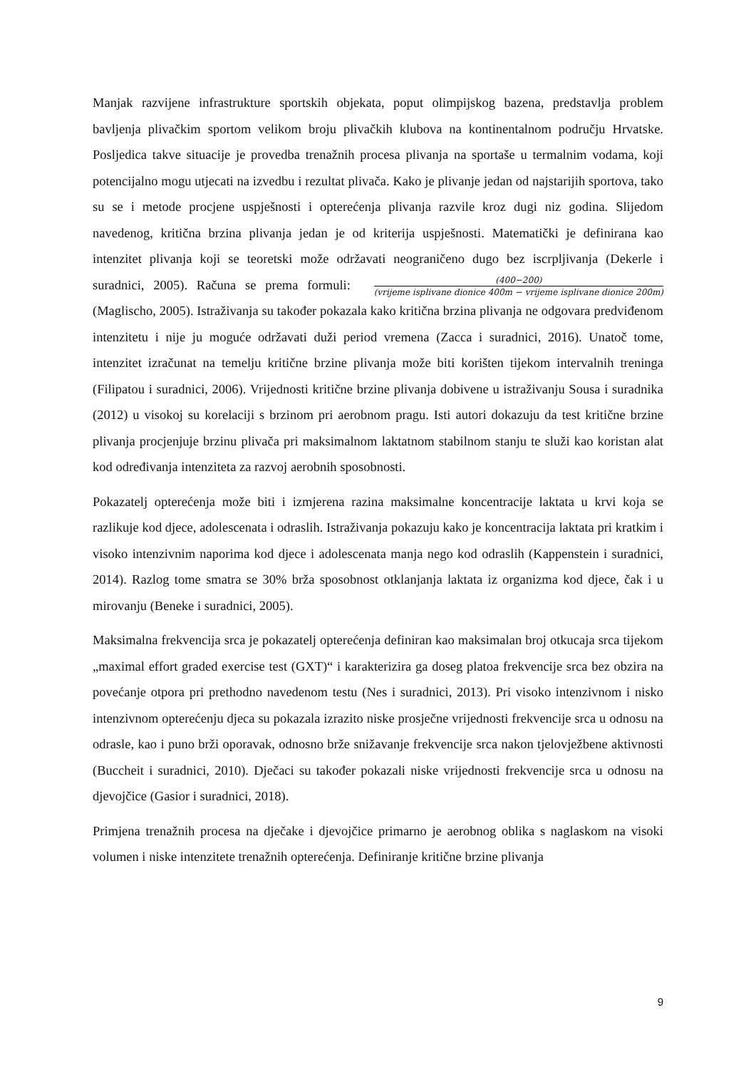Manjak razvijene infrastrukture sportskih objekata, poput olimpijskog bazena, predstavlja problem bavljenja plivačkim sportom velikom broju plivačkih klubova na kontinentalnom području Hrvatske. Posljedica takve situacije je provedba trenažnih procesa plivanja na sportaše u termalnim vodama, koji potencijalno mogu utjecati na izvedbu i rezultat plivača. Kako je plivanje jedan od najstarijih sportova, tako su se i metode procjene uspješnosti i opterećenja plivanja razvile kroz dugi niz godina. Slijedom navedenog, kritična brzina plivanja jedan je od kriterija uspješnosti. Matematički je definirana kao intenzitet plivanja koji se teoretski može održavati neograničeno dugo bez iscrpljivanja (Dekerle i suradnici, 2005). Računa se prema formuli: (400−200) (vrijeme isplivane dionice 400m − vrijeme isplivane dionice 200m) (Maglischo, 2005). Istraživanja su također pokazala kako kritična brzina plivanja ne odgovara predviđenom intenzitetu i nije ju moguće održavati duži period vremena (Zacca i suradnici, 2016). Unatoč tome, intenzitet izračunat na temelju kritične brzine plivanja može biti korišten tijekom intervalnih treninga (Filipatou i suradnici, 2006). Vrijednosti kritične brzine plivanja dobivene u istraživanju Sousa i suradnika (2012) u visokoj su korelaciji s brzinom pri aerobnom pragu. Isti autori dokazuju da test kritične brzine plivanja procjenjuje brzinu plivača pri maksimalnom laktatnom stabilnom stanju te služi kao koristan alat kod određivanja intenziteta za razvoj aerobnih sposobnosti.
Pokazatelj opterećenja može biti i izmjerena razina maksimalne koncentracije laktata u krvi koja se razlikuje kod djece, adolescenata i odraslih. Istraživanja pokazuju kako je koncentracija laktata pri kratkim i visoko intenzivnim naporima kod djece i adolescenata manja nego kod odraslih (Kappenstein i suradnici, 2014). Razlog tome smatra se 30% brža sposobnost otklanjanja laktata iz organizma kod djece, čak i u mirovanju (Beneke i suradnici, 2005).
Maksimalna frekvencija srca je pokazatelj opterećenja definiran kao maksimalan broj otkucaja srca tijekom „maximal effort graded exercise test (GXT)“ i karakterizira ga doseg platoa frekvencije srca bez obzira na povećanje otpora pri prethodno navedenom testu (Nes i suradnici, 2013). Pri visoko intenzivnom i nisko intenzivnom opterećenju djeca su pokazala izrazito niske prosječne vrijednosti frekvencije srca u odnosu na odrasle, kao i puno brži oporavak, odnosno brže snižavanje frekvencije srca nakon tjelovježbene aktivnosti (Buccheit i suradnici, 2010). Dječaci su također pokazali niske vrijednosti frekvencije srca u odnosu na djevojčice (Gasior i suradnici, 2018).
Primjena trenažnih procesa na dječake i djevojčice primarno je aerobnog oblika s naglaskom na visoki volumen i niske intenzitete trenažnih opterećenja. Definiranje kritične brzine plivanja
9